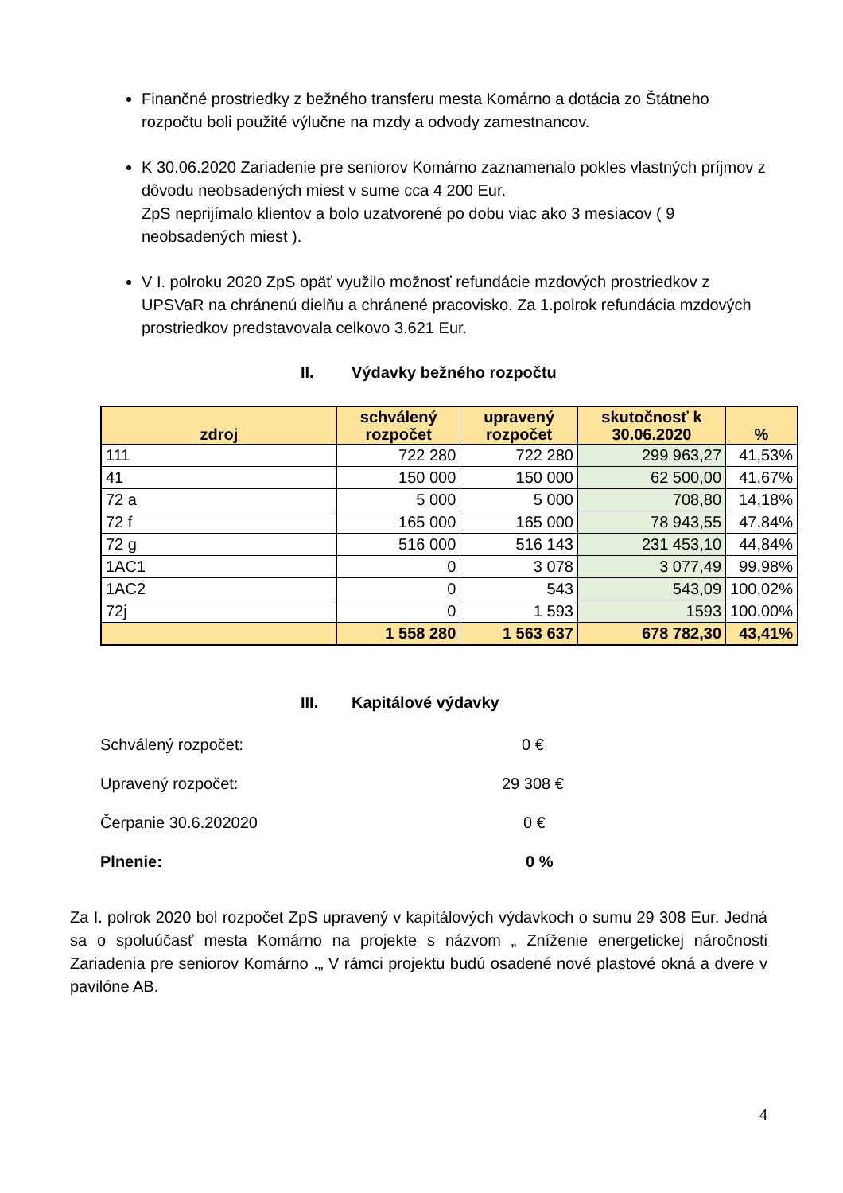Finančné prostriedky z bežného transferu mesta Komárno a dotácia zo Štátneho rozpočtu boli použité výlučne na mzdy a odvody zamestnancov.
K 30.06.2020 Zariadenie pre seniorov Komárno zaznamenalo pokles vlastných príjmov z dôvodu neobsadených miest v sume cca 4 200 Eur.
ZpS neprijímalo klientov a bolo uzatvorené po dobu viac ako 3 mesiacov ( 9 neobsadených miest ).
V I. polroku 2020 ZpS opäť využilo možnosť refundácie mzdových prostriedkov z UPSVaR na chránenú dielňu a chránené pracovisko. Za 1.polrok refundácia mzdových prostriedkov predstavovala celkovo 3.621 Eur.
II. Výdavky bežného rozpočtu
| zdroj | schválený rozpočet | upravený rozpočet | skutočnosť k 30.06.2020 | % |
| --- | --- | --- | --- | --- |
| 111 | 722 280 | 722 280 | 299 963,27 | 41,53% |
| 41 | 150 000 | 150 000 | 62 500,00 | 41,67% |
| 72 a | 5 000 | 5 000 | 708,80 | 14,18% |
| 72 f | 165 000 | 165 000 | 78 943,55 | 47,84% |
| 72 g | 516 000 | 516 143 | 231 453,10 | 44,84% |
| 1AC1 | 0 | 3 078 | 3 077,49 | 99,98% |
| 1AC2 | 0 | 543 | 543,09 | 100,02% |
| 72j | 0 | 1 593 | 1593 | 100,00% |
| | 1 558 280 | 1 563 637 | 678 782,30 | 43,41% |
III. Kapitálové výdavky
Schválený rozpočet: 0 €
Upravený rozpočet: 29 308 €
Čerpanie 30.6.202020 0 €
Plnenie: 0 %
Za I. polrok 2020 bol rozpočet ZpS upravený v kapitálových výdavkoch o sumu 29 308 Eur. Jedná sa o spoluúčasť mesta Komárno na projekte s názvom „ Zníženie energetickej náročnosti Zariadenia pre seniorov Komárno .„ V rámci projektu budú osadené nové plastové okná a dvere v pavilóne AB.
4